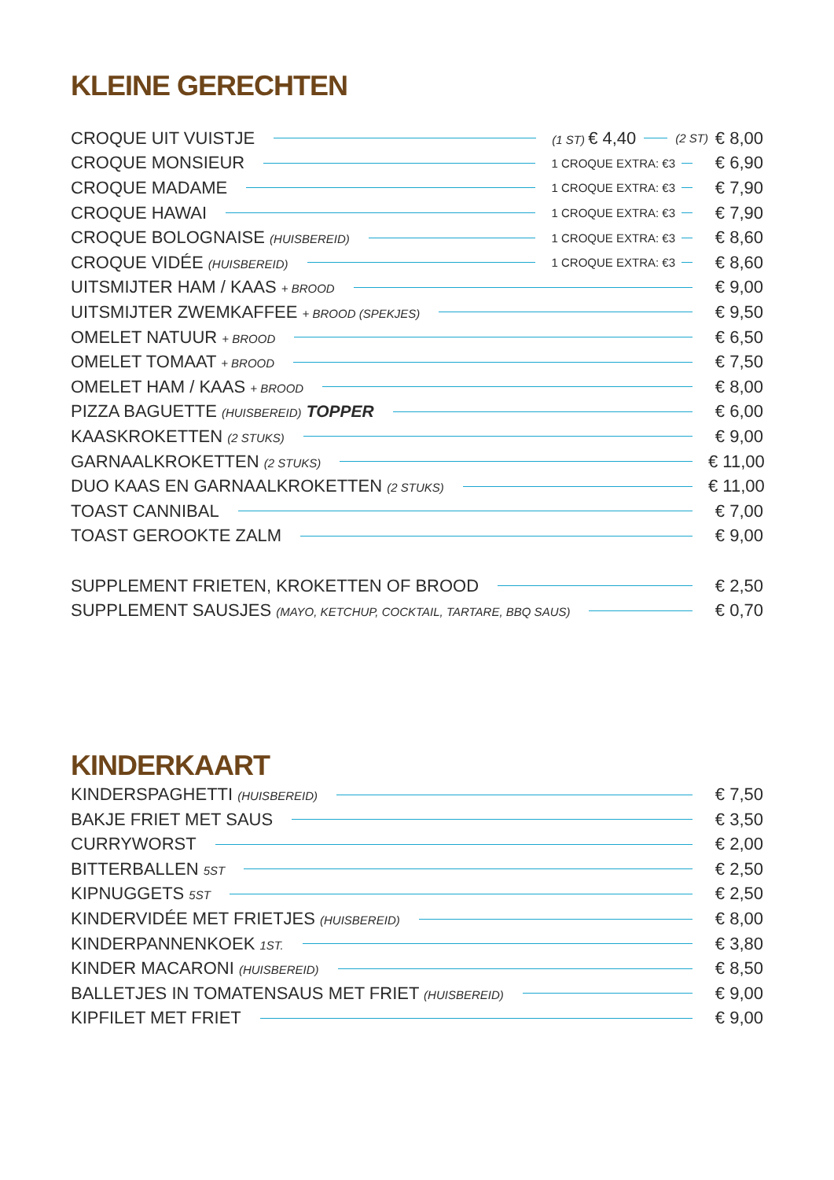KLEINE GERECHTEN
CROQUE UIT VUISTJE (1 ST) € 4,40 (2 ST) € 8,00
CROQUE MONSIEUR 1 CROQUE EXTRA: €3 € 6,90
CROQUE MADAME 1 CROQUE EXTRA: €3 € 7,90
CROQUE HAWAI 1 CROQUE EXTRA: €3 € 7,90
CROQUE BOLOGNAISE (HUISBEREID) 1 CROQUE EXTRA: €3 € 8,60
CROQUE VIDÉE (HUISBEREID) 1 CROQUE EXTRA: €3 € 8,60
UITSMIJTER HAM / KAAS + BROOD € 9,00
UITSMIJTER ZWEMKAFFEE + BROOD (SPEKJES) € 9,50
OMELET NATUUR + BROOD € 6,50
OMELET TOMAAT + BROOD € 7,50
OMELET HAM / KAAS + BROOD € 8,00
PIZZA BAGUETTE (HUISBEREID) TOPPER € 6,00
KAASKROKETTEN (2 STUKS) € 9,00
GARNAALKROKETTEN (2 STUKS) € 11,00
DUO KAAS EN GARNAALKROKETTEN (2 STUKS) € 11,00
TOAST CANNIBAL € 7,00
TOAST GEROOKTE ZALM € 9,00
SUPPLEMENT FRIETEN, KROKETTEN OF BROOD € 2,50
SUPPLEMENT SAUSJES (MAYO, KETCHUP, COCKTAIL, TARTARE, BBQ SAUS) € 0,70
KINDERKAART
KINDERSPAGHETTI (HUISBEREID) € 7,50
BAKJE FRIET MET SAUS € 3,50
CURRYWORST € 2,00
BITTERBALLEN 5ST € 2,50
KIPNUGGETS 5ST € 2,50
KINDERVIDÉE MET FRIETJES (HUISBEREID) € 8,00
KINDERPANNENKOEK 1ST. € 3,80
KINDER MACARONI (HUISBEREID) € 8,50
BALLETJES IN TOMATENSAUS MET FRIET (HUISBEREID) € 9,00
KIPFILET MET FRIET € 9,00